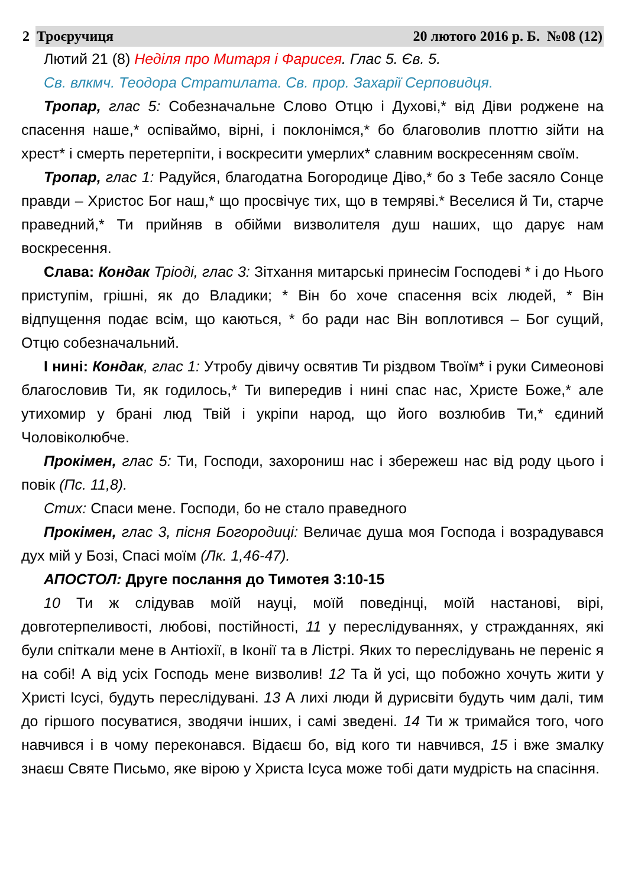2 Троєручиця 20 лютого 2016 р. Б. №08 (12)
Лютий 21 (8) Неділя про Митаря і Фарисея. Глас 5. Єв. 5.
Св. влкмч. Теодора Стратилата. Св. прор. Захарії Серповидця.
Тропар, глас 5: Собезначальне Слово Отцю і Духові,* від Діви роджене на спасення наше,* оспіваймо, вірні, і поклонімся,* бо благоволив плоттю зійти на хрест* і смерть перетерпіти, і воскресити умерлих* славним воскресенням своїм.
Тропар, глас 1: Радуйся, благодатна Богородице Діво,* бо з Тебе засяло Сонце правди – Христос Бог наш,* що просвічує тих, що в темряві.* Веселися й Ти, старче праведний,* Ти прийняв в обійми визволителя душ наших, що дарує нам воскресення.
Слава: Кондак Тріоді, глас 3: Зітхання митарські принесім Господеві * і до Нього приступім, грішні, як до Владики; * Він бо хоче спасення всіх людей, * Він відпущення подає всім, що каються, * бо ради нас Він воплотився – Бог сущий, Отцю собезначальний.
І нині: Кондак, глас 1: Утробу дівичу освятив Ти різдвом Твоїм* і руки Симеонові благословив Ти, як годилось,* Ти випередив і нині спас нас, Христе Боже,* але утихомир у брані люд Твій і укріпи народ, що його возлюбив Ти,* єдиний Чоловіколюбче.
Прокімен, глас 5: Ти, Господи, захорониш нас і збережеш нас від роду цього і повік (Пс. 11,8).
Стих: Спаси мене. Господи, бо не стало праведного
Прокімен, глас 3, пісня Богородиці: Величає душа моя Господа і возрадувався дух мій у Бозі, Спасі моїм (Лк. 1,46-47).
АПОСТОЛ: Друге послання до Тимотея 3:10-15
10 Ти ж слідував моїй науці, моїй поведінці, моїй настанові, вірі, довготерпеливості, любові, постійності, 11 у переслідуваннях, у стражданнях, які були спіткали мене в Антіохії, в Іконії та в Лістрі. Яких то переслідувань не переніс я на собі! А від усіх Господь мене визволив! 12 Та й усі, що побожно хочуть жити у Христі Ісусі, будуть переслідувані. 13 А лихі люди й дурисвіти будуть чим далі, тим до гіршого посуватися, зводячи інших, і самі зведені. 14 Ти ж тримайся того, чого навчився і в чому переконався. Відаєш бо, від кого ти навчився, 15 і вже змалку знаєш Святе Письмо, яке вірою у Христа Ісуса може тобі дати мудрість на спасіння.